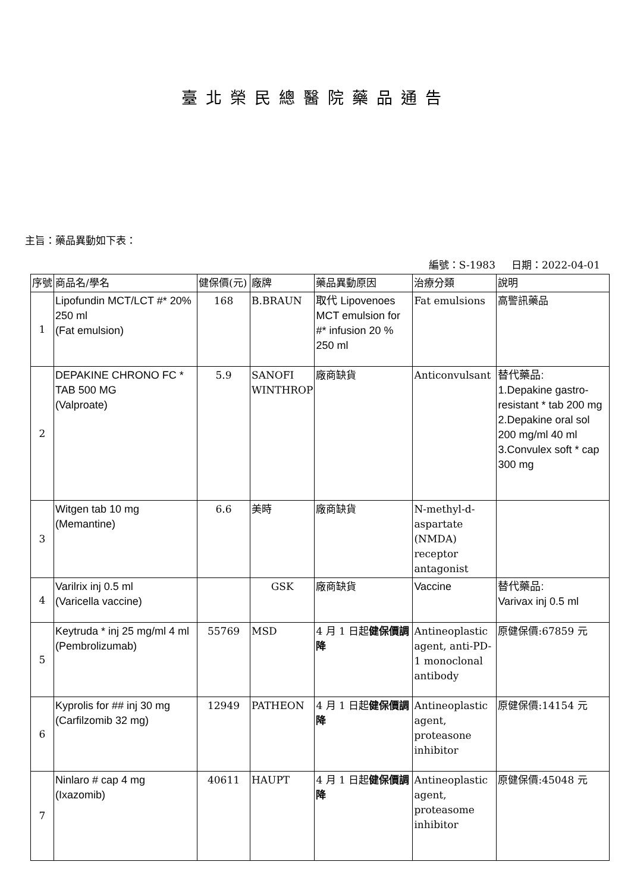臺北榮民總醫院藥品通告
主旨：藥品異動如下表：
編號：S-1983 日期：2022-04-01
| 序號 | 商品名/學名 | 健保價(元) | 廠牌 | 藥品異動原因 | 治療分類 | 說明 |
| 1 | Lipofundin MCT/LCT #* 20% 250 ml (Fat emulsion) | 168 | B.BRAUN | 取代 Lipovenoes MCT emulsion for #* infusion 20 % 250 ml | Fat emulsions | 高警訊藥品 |
| 2 | DEPAKINE CHRONO FC * TAB 500 MG (Valproate) | 5.9 | SANOFI WINTHROP | 廠商缺貨 | Anticonvulsant | 替代藥品: 1.Depakine gastro-resistant * tab 200 mg 2.Depakine oral sol 200 mg/ml 40 ml 3.Convulex soft * cap 300 mg |
| 3 | Witgen tab 10 mg (Memantine) | 6.6 | 美時 | 廠商缺貨 | N-methyl-d-aspartate (NMDA) receptor antagonist | |
| 4 | Varilrix inj 0.5 ml (Varicella vaccine) | | GSK | 廠商缺貨 | Vaccine | 替代藥品: Varivax inj 0.5 ml |
| 5 | Keytruda * inj 25 mg/ml 4 ml (Pembrolizumab) | 55769 | MSD | 4 月 1 日起 健保價調降 | Antineoplastic agent, anti-PD-1 monoclonal antibody | 原健保價:67859 元 |
| 6 | Kyprolis for ## inj 30 mg (Carfilzomib 32 mg) | 12949 | PATHEON | 4 月 1 日起 健保價調降 | Antineoplastic agent, proteasone inhibitor | 原健保價:14154 元 |
| 7 | Ninlaro # cap 4 mg (Ixazomib) | 40611 | HAUPT | 4 月 1 日起 健保價調降 | Antineoplastic agent, proteasome inhibitor | 原健保價:45048 元 |